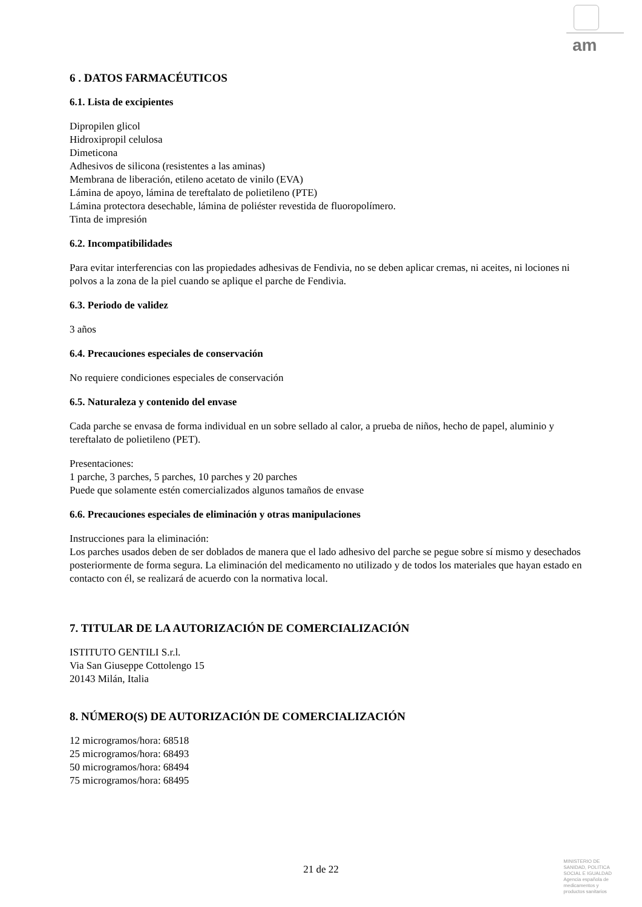am
6 . DATOS FARMACÉUTICOS
6.1. Lista de excipientes
Dipropilen glicol
Hidroxipropil celulosa
Dimeticona
Adhesivos de silicona (resistentes a las aminas)
Membrana de liberación, etileno acetato de vinilo (EVA)
Lámina de apoyo, lámina de tereftalato de polietileno (PTE)
Lámina protectora desechable, lámina de poliéster revestida de fluoropolímero.
Tinta de impresión
6.2. Incompatibilidades
Para evitar interferencias con las propiedades adhesivas de Fendivia, no se deben aplicar cremas, ni aceites, ni lociones ni polvos a la zona de la piel cuando se aplique el parche de Fendivia.
6.3. Periodo de validez
3 años
6.4. Precauciones especiales de conservación
No requiere condiciones especiales de conservación
6.5. Naturaleza y contenido del envase
Cada parche se envasa de forma individual en un sobre sellado al calor, a prueba de niños, hecho de papel, aluminio y tereftalato de polietileno (PET).
Presentaciones:
1 parche, 3 parches, 5 parches, 10 parches y 20 parches
Puede que solamente estén comercializados algunos tamaños de envase
6.6. Precauciones especiales de eliminación y otras manipulaciones
Instrucciones para la eliminación:
Los parches usados deben de ser doblados de manera que el lado adhesivo del parche se pegue sobre sí mismo y desechados posteriormente de forma segura. La eliminación del medicamento no utilizado y de todos los materiales que hayan estado en contacto con él, se realizará de acuerdo con la normativa local.
7. TITULAR DE LA AUTORIZACIÓN DE COMERCIALIZACIÓN
ISTITUTO GENTILI S.r.l.
Via San Giuseppe Cottolengo 15
20143 Milán, Italia
8. NÚMERO(S) DE AUTORIZACIÓN DE COMERCIALIZACIÓN
12 microgramos/hora: 68518
25 microgramos/hora: 68493
50 microgramos/hora: 68494
75 microgramos/hora: 68495
21 de 22
MINISTERIO DE
SANIDAD, POLITICA
SOCIAL E IGUALDAD
Agencia española de
medicamentos y
productos sanitarios